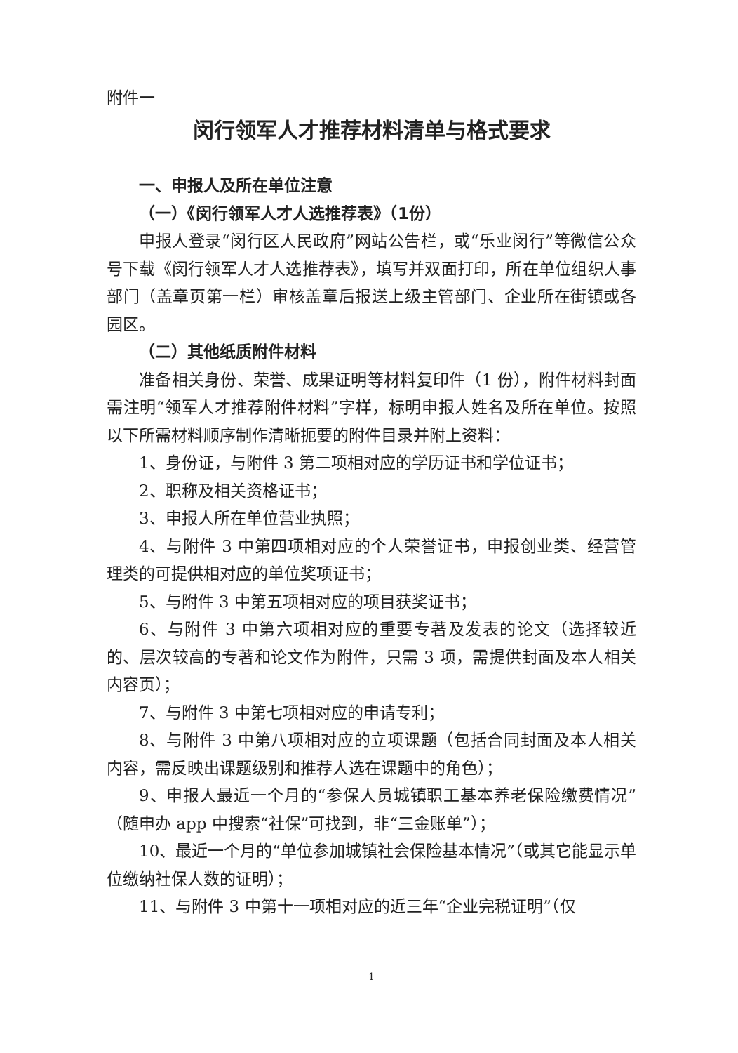附件一
闵行领军人才推荐材料清单与格式要求
一、申报人及所在单位注意
（一）《闵行领军人才人选推荐表》（1份）
申报人登录“闵行区人民政府”网站公告栏，或“乐业闵行”等微信公众号下载《闵行领军人才人选推荐表》，填写并双面打印，所在单位组织人事部门（盖章页第一栏）审核盖章后报送上级主管部门、企业所在街镇或各园区。
（二）其他纸质附件材料
准备相关身份、荣誉、成果证明等材料复印件（1 份），附件材料封面需注明“领军人才推荐附件材料”字样，标明申报人姓名及所在单位。按照以下所需材料顺序制作清晰扼要的附件目录并附上资料：
1、身份证，与附件 3 第二项相对应的学历证书和学位证书；
2、职称及相关资格证书；
3、申报人所在单位营业执照；
4、与附件 3 中第四项相对应的个人荣誉证书，申报创业类、经营管理类的可提供相对应的单位奖项证书；
5、与附件 3 中第五项相对应的项目获奖证书；
6、与附件 3 中第六项相对应的重要专著及发表的论文（选择较近的、层次较高的专著和论文作为附件，只需 3 项，需提供封面及本人相关内容页）；
7、与附件 3 中第七项相对应的申请专利；
8、与附件 3 中第八项相对应的立项课题（包括合同封面及本人相关内容，需反映出课题级别和推荐人选在课题中的角色）；
9、申报人最近一个月的“参保人员城镇职工基本养老保险缴费情况”（随申办 app 中搜索“社保”可找到，非“三金账单”）；
10、最近一个月的“单位参加城镇社会保险基本情况”（或其它能显示单位缴纳社保人数的证明）；
11、与附件 3 中第十一项相对应的近三年“企业完税证明”（仅
1